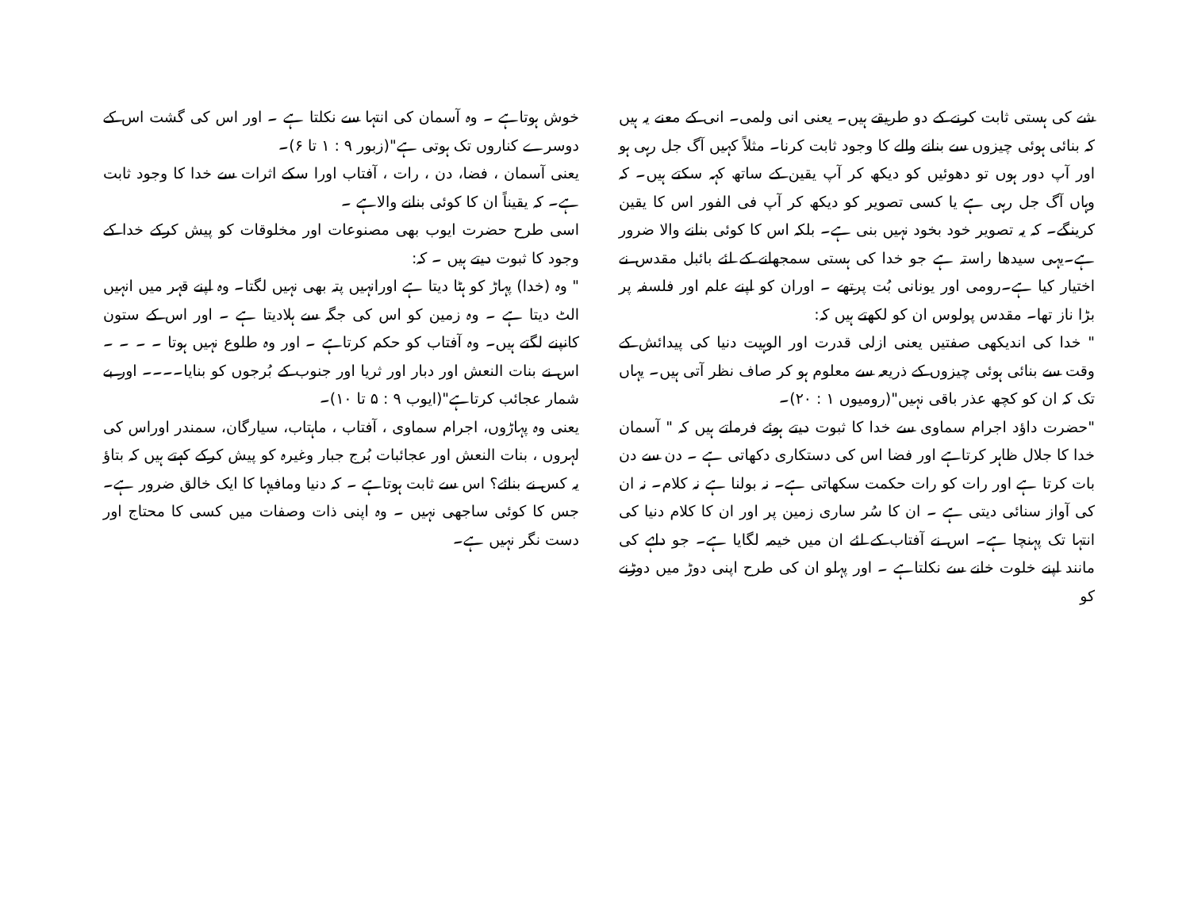شے کی ہستی ثابت کرنے کے دو طریقے ہیں۔ یعنی انی ولمی۔ انی کے معنے یہ ہیں کہ بنائی ہوئی چیزوں سے بنانے والے کا وجود ثابت کرنا۔ مثلاً کہیں آگ جل رہی ہو اور آپ دور ہوں تو دھوئیں کو دیکھ کر آپ یقین کے ساتھ کہہ سکتے ہیں۔ کہ وہاں آگ جل رہی ہے یا کسی تصویر کو دیکھ کر آپ فی الفور اس کا یقین کرینگے۔ کہ یہ تصویر خود بخود نہیں بنی ہے۔ بلکہ اس کا کوئی بنانے والا ضرور ہے۔یہی سیدھا راستہ ہے جو خدا کی ہستی سمجھانے کے لئے بائبل مقدس نے اختیار کیا ہے۔رومی اور یونانی بُت پرتھے ۔ اوران کو اپنے علم اور فلسفہ پر بڑا ناز تھا۔ مقدس پولوس ان کو لکھتے ہیں کہ:
" خدا کی اندیکھی صفتیں یعنی ازلی قدرت اور الوہیت دنیا کی پیدائش کے وقت سے بنائی ہوئی چیزوں کے ذریعہ سے معلوم ہو کر صاف نظر آتی ہیں۔ یہاں تک کہ ان کو کچھ عذر باقی نہیں"(رومیوں ۱ : ۲۰)۔
"حضرت داؤد اجرام سماوی سے خدا کا ثبوت دیتے ہوئے فرماتے ہیں کہ " آسمان خدا کا جلال ظاہر کرتاہے اور فضا اس کی دستکاری دکھاتی ہے ۔ دن سے دن بات کرتا ہے اور رات کو رات حکمت سکھاتی ہے۔ نہ بولنا ہے نہ کلام۔ نہ ان کی آواز سنائی دیتی ہے ۔ ان کا سُر ساری زمین پر اور ان کا کلام دنیا کی انتہا تک پہنچا ہے۔ اس نے آفتاب کے لئے ان میں خیمہ لگایا ہے۔ جو دلہے کی مانند اپنے خلوت خانے سے نکلتاہے ۔ اور پہلو ان کی طرح اپنی دوڑ میں دوڑنے کو
خوش ہوتاہے ۔ وہ آسمان کی انتہا سے نکلتا ہے ۔ اور اس کی گشت اس کے دوسرے کناروں تک ہوتی ہے"(زبور ۹ : ۱ تا ۶)۔
یعنی آسمان ، فضا، دن ، رات ، آفتاب اورا سکے اثرات سے خدا کا وجود ثابت ہے۔ کہ یقیناً ان کا کوئی بنانے والاہے ۔
اسی طرح حضرت ایوب بھی مصنوعات اور مخلوقات کو پیش کرکے خدا کے وجود کا ثبوت دیتے ہیں ۔ کہ:
" وہ (خدا) پہاڑ کو ہٹا دیتا ہے اورانہیں پتہ بھی نہیں لگتا۔ وہ اپنے قہر میں انہیں الٹ دیتا ہے ۔ وہ زمین کو اس کی جگہ سے ہلادیتا ہے ۔ اور اس کے ستون کانپنے لگتے ہیں۔ وہ آفتاب کو حکم کرتاہے ۔ اور وہ طلوع نہیں ہوتا ۔ ۔ ۔ ۔ اس نے بنات النعش اور دبار اور ثریا اور جنوب کے بُرجوں کو بنایا۔۔۔۔ اور بے شمار عجائب کرتاہے"(ایوب ۹ : ۵ تا ۱۰)۔
یعنی وہ پہاڑوں، اجرام سماوی ، آفتاب ، ماہتاب، سیارگان، سمندر اوراس کی لہروں ، بنات النعش اور عجائبات بُرج جبار وغیرہ کو پیش کرکے کہتے ہیں کہ بتاؤ یہ کس نے بنائے؟ اس سے ثابت ہوتاہے ۔ کہ دنیا ومافیہا کا ایک خالق ضرور ہے۔ جس کا کوئی ساجھی نہیں ۔ وہ اپنی ذات وصفات میں کسی کا محتاج اور دست نگر نہیں ہے۔